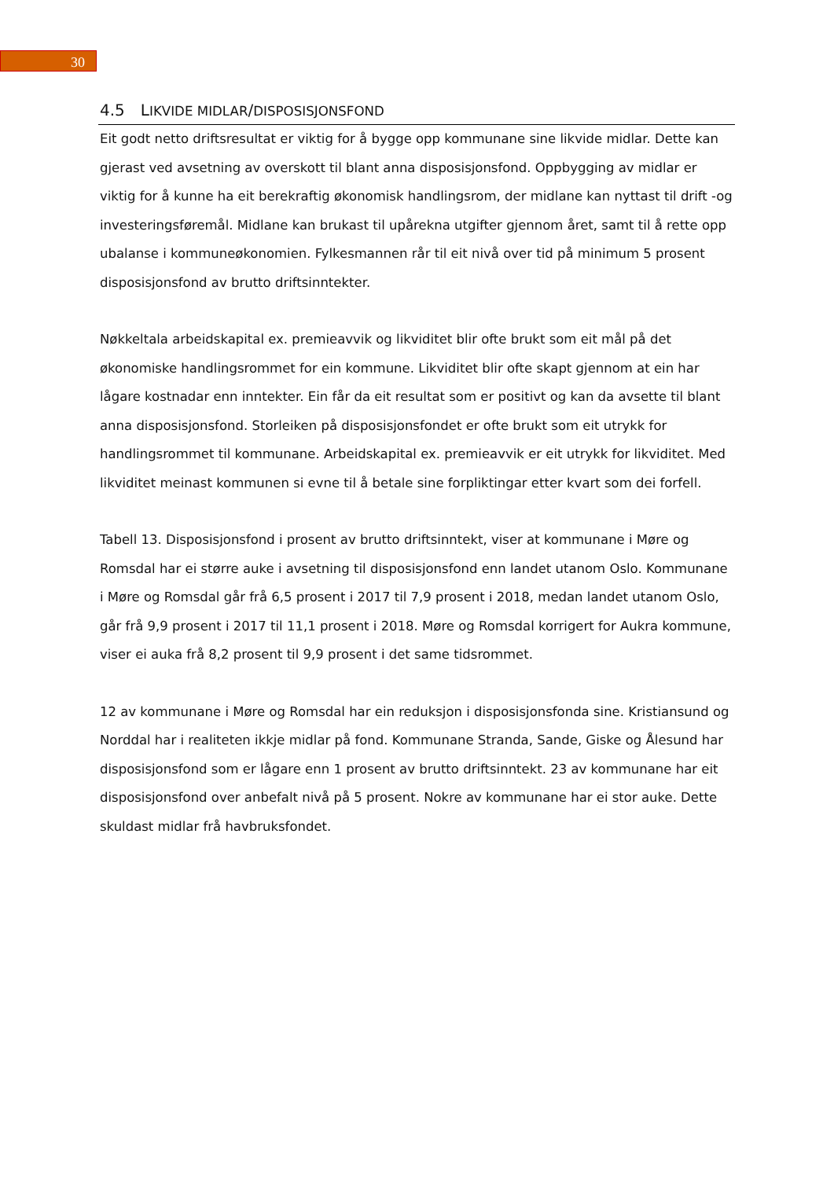30
4.5 LIKVIDE MIDLAR/DISPOSISJONSFOND
Eit godt netto driftsresultat er viktig for å bygge opp kommunane sine likvide midlar. Dette kan gjerast ved avsetning av overskott til blant anna disposisjonsfond. Oppbygging av midlar er viktig for å kunne ha eit berekraftig økonomisk handlingsrom, der midlane kan nyttast til drift -og investeringsføremål. Midlane kan brukast til upårekna utgifter gjennom året, samt til å rette opp ubalanse i kommuneøkonomien. Fylkesmannen rår til eit nivå over tid på minimum 5 prosent disposisjonsfond av brutto driftsinntekter.
Nøkkeltala arbeidskapital ex. premieavvik og likviditet blir ofte brukt som eit mål på det økonomiske handlingsrommet for ein kommune. Likviditet blir ofte skapt gjennom at ein har lågare kostnadar enn inntekter. Ein får da eit resultat som er positivt og kan da avsette til blant anna disposisjonsfond. Storleiken på disposisjonsfondet er ofte brukt som eit utrykk for handlingsrommet til kommunane. Arbeidskapital ex. premieavvik er eit utrykk for likviditet. Med likviditet meinast kommunen si evne til å betale sine forpliktingar etter kvart som dei forfell.
Tabell 13. Disposisjonsfond i prosent av brutto driftsinntekt, viser at kommunane i Møre og Romsdal har ei større auke i avsetning til disposisjonsfond enn landet utanom Oslo. Kommunane i Møre og Romsdal går frå 6,5 prosent i 2017 til 7,9 prosent i 2018, medan landet utanom Oslo, går frå 9,9 prosent i 2017 til 11,1 prosent i 2018. Møre og Romsdal korrigert for Aukra kommune, viser ei auka frå 8,2 prosent til 9,9 prosent i det same tidsrommet.
12 av kommunane i Møre og Romsdal har ein reduksjon i disposisjonsfonda sine. Kristiansund og Norddal har i realiteten ikkje midlar på fond. Kommunane Stranda, Sande, Giske og Ålesund har disposisjonsfond som er lågare enn 1 prosent av brutto driftsinntekt. 23 av kommunane har eit disposisjonsfond over anbefalt nivå på 5 prosent. Nokre av kommunane har ei stor auke. Dette skuldast midlar frå havbruksfondet.